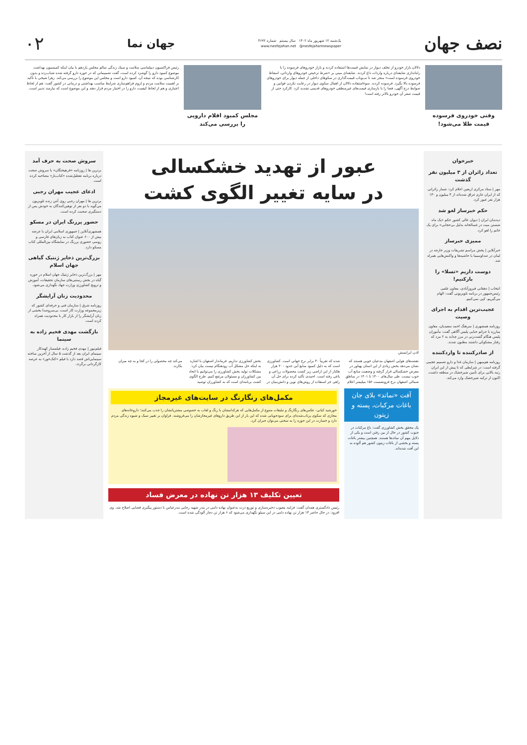نصف جهان
یک‌شنبه ۱۲ شهریور ماه ۱۴۰۲ سال بیستم شماره ۴۶۷۲
www.nesfejahan.net @nesfejahannewspaper
جهان نما
۰۲
وقتی خودروی فرسوده قیمت طلا می‌شود!
دلالان بازار خودرو از تخلف دیوار در نمایش قیمت‌ها استفاده کردند و بازار خودروهای فرسوده را با راه‌اندازی شایعه‌ای درباره واردات داغ کردند. شایعه‌ای مبنی بر «شرط ترخیص خودروهای وارداتی، اسقاط خودروی فرسوده است» منجر شد تا تب‌وتاب قیمت‌گذاری در سکوهای داخلی از جمله دیوار برای خودروهای فرسوده بالا بگیرد. فرسوده کردند. سوءاستفاده دلالان از اهمال سکوی دیوار در رعایت نکردن قوانین و ضوابط درج آگهی، فضا را با بازسازی قیمت‌های غیرمنطقی خودروهای قدیمی تشدید کرد. کارکرد حتی از قیمت صفر آن خودرو بالاتر رفته است!
مجلس کمبود اقلام دارویی را بررسی می‌کند
رئیس فراکسیون دیپلماسی سلامت و سبک زندگی سالم مجلس یازدهم با بیان اینکه کمیسیون بهداشت موضوع کمبود دارو را گوشزد کرده است، گفت تصمیماتی که در حوزه دارو گرفته شده شتاب‌زده و بدون کارشناسی بوده که نتیجه آن، کمبود دارو است و مجلس این موضوع را بررسی می‌کند. زهرا شیخی با تأکید بر اهمیت سلامت مردم و لزوم فراهم‌سازی شرایط مناسب بهداشتی و درمانی در کشور گفت: هم از لحاظ اعتباری و هم از لحاظ کیفیت، دارو را در اختیار مردم قرار دهند و این موضوع است که نیازمند تدبیر است.
خبرخوان
تعداد زائران از ۳ میلیون نفر گذشت
مهر | ستاد مرکزی اربعین اعلام کرد: شمار زائرانی که از ایران عازم عراق شده‌اند از ۳ میلیون و ۱۳۰ هزار نفر عبور کرد.
حکم خبرساز لغو شد
دیده‌بان ایران | دیوان عالی کشور حکم «یک ماه شستن میت در غسالخانه بدلیل بی‌حجابی» برای یک خانم را لغو کرد.
ممیزی خبرساز
خبرآنلاین | پخش مراسم تشریفات وزیر خارجه در لبنان در صداوسیما با حاشیه‌ها و واکنش‌هایی همراه شد.
دوست داریم «تسلا» را بازکنیم!
انتخاب | دهقانی فیروزآبادی، معاون علمی رئیس‌جمهور در برنامه تلویزیونی گفت: الهام می‌گیریم، کپی نمی‌کنیم.
عجیب‌ترین اقدام به اجرای وصیت
روزنامه همشهری | سرهنگ احمد سعیدیان، معاون مبارزه با جرائم جنایی پلیس آگاهی گفت: مأموران پلیس هنگام گشت‌زنی در مرز چذابه به ۲ مرد که رفتار مشکوکی داشتند مظنون شدند.
از صادرکننده تا واردکننده
روزنامه هم‌میهن | سازمان غذا و دارو تصمیم عجیبی گرفته است: در شرایطی که تا پیش از این ایران رتبه بالایی برای تأمین شیرخشک در منطقه داشت، اکنون از ترکیه شیرخشک وارد می‌کند.
عبور از تهدید خشکسالی
در سایه تغییر الگوی کشت
لادن ایرانمنش
نقشه‌های هوایی اصفهان مدعیان خوبی هستند که نشان می‌دهد بخش زیادی از این استان پهناور در معرض خشکسالی قرار گرفته و وضعیت منابع آب خوب نیست. طی سال‌های ۱۴۰۰ تا ۱۴۰۱ در مناطق شمالی اصفهان نرخ فرونشست ۱۵۶ میلیمتر اعلام شده که تقریباً ۴۰ برابر نرخ جهانی است. کشاورزی است که به دلیل کمبود منابع آبی حدود ۲۰۰ هزار هکتار از این اراضی زیر کشت محصولات زراعی و باغی رفته است. احمدی تأکید کرده برای حل آن راهی جز استفاده از روش‌های نوین و دانش‌بنیان در بخش کشاورزی نداریم. فرماندار اصفهان با اشاره به اینکه حل مشکل آب زودهنگام نیست بیان کرد: مشکلات تولید بخش کشاورزی را می‌توانیم با اتحاد بین کشاورزان و مسئولان مرتفع کنیم. طرح الگوی کشت برنامه‌ای است که به کشاورزان توصیه می‌کند چه محصولی را در کجا و به چه میزان بکارند.
آفت «نماتد» بلای جان باغات مرکبات، پسته و زیتون
یک محقق بخش کشاورزی گفت: باغ مرکبات در جنوب کشور در حال از بین رفتن است و یکی از دلایل مهم آن نماتدها هستند. همچنین بیشتر باغات پسته و بخشی از باغات زیتون کشور هم آلوده به این آفت شده‌اند.
مکمل‌های رنگارنگ در سایت‌های غیرمجاز
خورشید کیانی- عکس‌های رنگارنگ و تبلیغات متنوع از مکمل‌هایی که هرکدامشان با رنگ و لعاب به خصوصی مشتریانشان را جذب می‌کنند؛ داروخانه‌های مجازی که سکوی پرتاب‌شده‌ای برای سودجویانی شده که این بار از این طریق داروهای غیرمجازشان را می‌فروشند. فراوان بر تغییر سبک و شیوه زندگی مردم دارد و خسارت در این حوزه را به سختی می‌توان جبران کرد.
تعیین تکلیف ۱۳ هزار تن نهاده در معرض فساد
رئیس دادگستری همدان گفت: فرایند معیوب ذخیره‌سازی و توزیع ذرت به‌عنوان نهاده دامی در بندر شهید رجایی بندرعباس با دستور پیگیری قضایی اصلاح شد. وی افزود: در حال حاضر ۱۳ هزار تن نهاده دامی در این سیلو نگهداری می‌شود که ۶ هزار تن دچار آلودگی شده است.
سروش صحت به حرف آمد
برترین ها | روزنامه «فرهیختگان» با سروش صحت درباره برنامه تعطیل‌شده «کتاب‌باز» مصاحبه کرده است.
ادعای عجیب مهران رجبی
برترین ها | مهران رجبی روی آنتن زنده تلویزیون می‌گوید با دو نفر از توهین‌کنندگان به خودش پس از دستگیری صحبت کرده است.
حضور پررنگ ایران در مسکو
همشهری‌آنلاین | جمهوری اسلامی ایران با عرضه بیش از ۶۰۰ عنوان کتاب به زبان‌های فارسی و روسی حضوری پررنگ در نمایشگاه بین‌المللی کتاب مسکو دارد.
بزرگ‌ترین ذخایر ژنتیک گیاهی جهان اسلام
مهر | بزرگ‌ترین ذخایر ژنتیک جهان اسلام در حوزه گیاه در بخش رستنی‌های سازمان تحقیقات، آموزش و ترویج کشاورزی وزارت جهاد نگهداری می‌شود.
محدودیت زنان آرایشگر
روزنامه شرق | سازمان فنی و حرفه‌ای کشور که زیرمجموعه وزارت کار است، بی‌سروصدا بخشی از زنان آرایشگر را از بازار کار با محدودیت همراه کرده است.
بازگشت مهدی فخیم زاده به سینما
فیلم‌نیوز | مهدی فخیم زاده، فیلمساز کهنه‌کار سینمای ایران بعد از گذشت ۵ سال از آخرین ساخته سینمایی‌اش قصد دارد با فیلم «کنک‌خور» به عرصه کارگردانی برگردد.